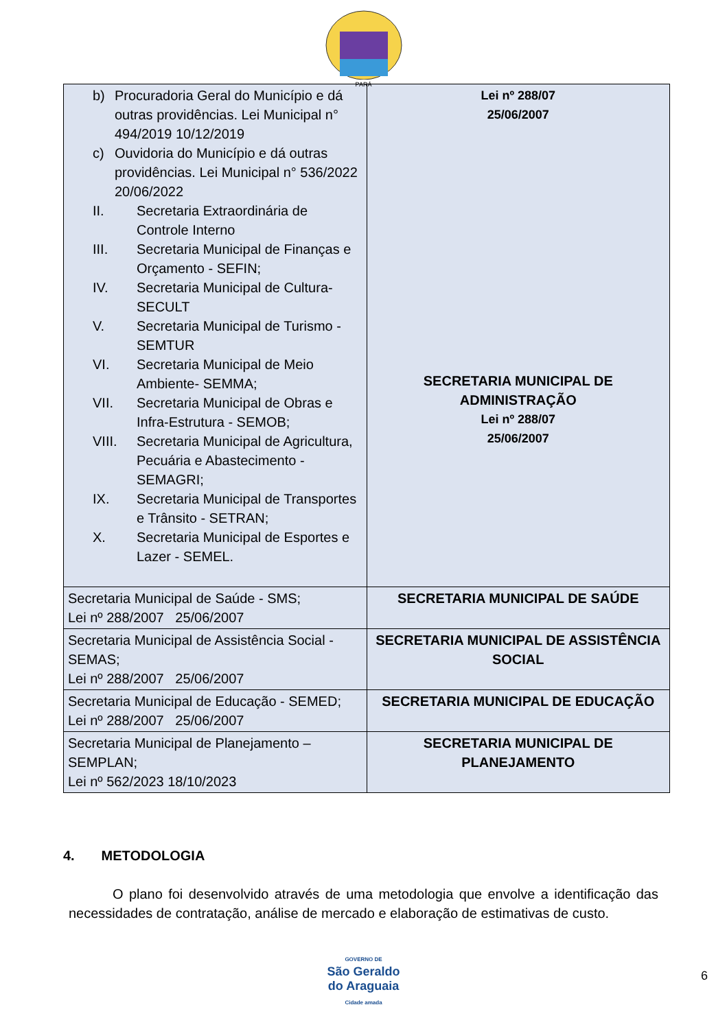PARÁ
| b) Procuradoria Geral do Município e dá outras providências. Lei Municipal n° 494/2019 10/12/2019 c) Ouvidoria do Município e dá outras providências. Lei Municipal n° 536/2022 20/06/2022 II. Secretaria Extraordinária de Controle Interno III. Secretaria Municipal de Finanças e Orçamento - SEFIN; IV. Secretaria Municipal de Cultura-SECULT V. Secretaria Municipal de Turismo - SEMTUR VI. Secretaria Municipal de Meio Ambiente- SEMMA; VII. Secretaria Municipal de Obras e Infra-Estrutura - SEMOB; VIII. Secretaria Municipal de Agricultura, Pecuária e Abastecimento - SEMAGRI; IX. Secretaria Municipal de Transportes e Trânsito - SETRAN; X. Secretaria Municipal de Esportes e Lazer - SEMEL. | Lei nº 288/07 25/06/2007 SECRETARIA MUNICIPAL DE ADMINISTRAÇÃO Lei nº 288/07 25/06/2007 |
| Secretaria Municipal de Saúde - SMS; Lei nº 288/2007 25/06/2007 | SECRETARIA MUNICIPAL DE SAÚDE |
| Secretaria Municipal de Assistência Social - SEMAS; Lei nº 288/2007 25/06/2007 | SECRETARIA MUNICIPAL DE ASSISTÊNCIA SOCIAL |
| Secretaria Municipal de Educação - SEMED; Lei nº 288/2007 25/06/2007 | SECRETARIA MUNICIPAL DE EDUCAÇÃO |
| Secretaria Municipal de Planejamento – SEMPLAN; Lei nº 562/2023 18/10/2023 | SECRETARIA MUNICIPAL DE PLANEJAMENTO |
4. METODOLOGIA
O plano foi desenvolvido através de uma metodologia que envolve a identificação das necessidades de contratação, análise de mercado e elaboração de estimativas de custo.
GOVERNO DE
São Geraldo
do Araguaia
Cidade amada
6